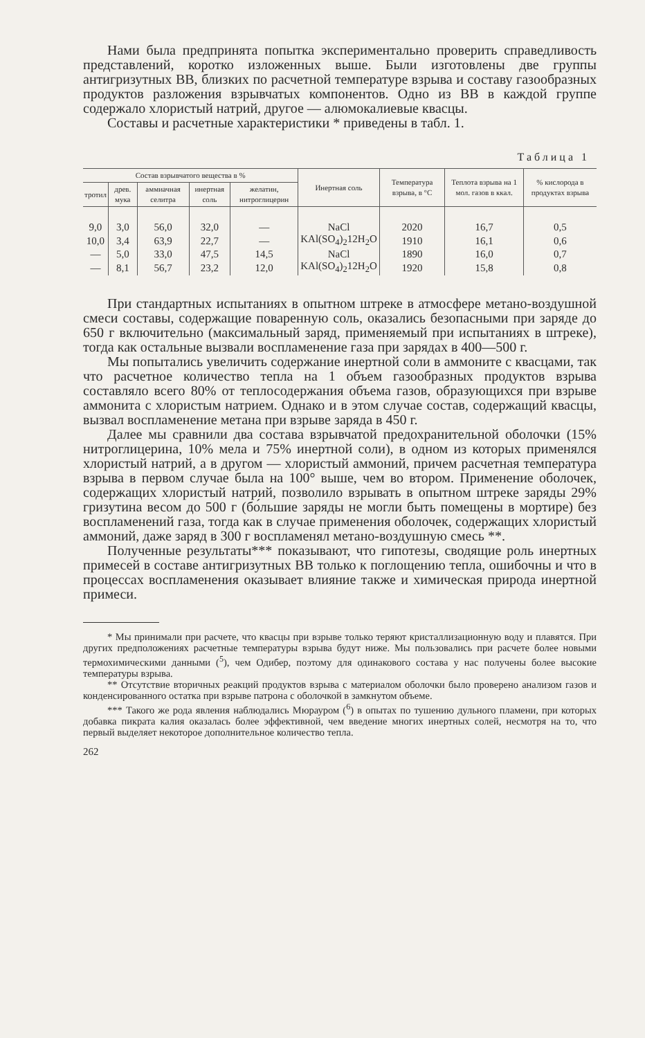Нами была предпринята попытка экспериментально проверить справедливость представлений, коротко изложенных выше. Были изготовлены две группы антигризутных ВВ, близких по расчетной температуре взрыва и составу газообразных продуктов разложения взрывчатых компонентов. Одно из ВВ в каждой группе содержало хлористый натрий, другое — алюмокалиевые квасцы.
Составы и расчетные характеристики * приведены в табл. 1.
Таблица 1
| Состав взрывчатого вещества в % | | | | | Инертная соль | Температура взрыва, в °С | Теплота взрыва на 1 мол. газов в ккал. | % кислорода в продуктах взрыва |
| --- | --- | --- | --- | --- | --- | --- | --- | --- |
| тротил | древ. мука | аммиачная селитра | инертная соль | желатин, нитроглицерин | | | | |
| 9,0 | 3,0 | 56,0 | 32,0 | — | NaCl | 2020 | 16,7 | 0,5 |
| 10,0 | 3,4 | 63,9 | 22,7 | — | KAl(SO<sub>4</sub>)<sub>2</sub>12H<sub>2</sub>O | 1910 | 16,1 | 0,6 |
| — | 5,0 | 33,0 | 47,5 | 14,5 | NaCl | 1890 | 16,0 | 0,7 |
| — | 8,1 | 56,7 | 23,2 | 12,0 | KAl(SO<sub>4</sub>)<sub>2</sub>12H<sub>2</sub>O | 1920 | 15,8 | 0,8 |
При стандартных испытаниях в опытном штреке в атмосфере метано-воздушной смеси составы, содержащие поваренную соль, оказались безопасными при заряде до 650 г включительно (максимальный заряд, применяемый при испытаниях в штреке), тогда как остальные вызвали воспламенение газа при зарядах в 400—500 г.
Мы попытались увеличить содержание инертной соли в аммоните с квасцами, так что расчетное количество тепла на 1 объем газообразных продуктов взрыва составляло всего 80% от теплосодержания объема газов, образующихся при взрыве аммонита с хлористым натрием. Однако и в этом случае состав, содержащий квасцы, вызвал воспламенение метана при взрыве заряда в 450 г.
Далее мы сравнили два состава взрывчатой предохранительной оболочки (15% нитроглицерина, 10% мела и 75% инертной соли), в одном из которых применялся хлористый натрий, а в другом — хлористый аммоний, причем расчетная температура взрыва в первом случае была на 100° выше, чем во втором. Применение оболочек, содержащих хлористый натрий, позволило взрывать в опытном штреке заряды 29% гризутина весом до 500 г (бо́льшие заряды не могли быть помещены в мортире) без воспламенений газа, тогда как в случае применения оболочек, содержащих хлористый аммоний, даже заряд в 300 г воспламенял метано-воздушную смесь **.
Полученные результаты*** показывают, что гипотезы, сводящие роль инертных примесей в составе антигризутных ВВ только к поглощению тепла, ошибочны и что в процессах воспламенения оказывает влияние также и химическая природа инертной примеси.
* Мы принимали при расчете, что квасцы при взрыве только теряют кристаллизационную воду и плавятся. При других предположениях расчетные температуры взрыва будут ниже. Мы пользовались при расчете более новыми термохимическими данными (<sup>5</sup>), чем Одибер, поэтому для одинакового состава у нас получены более высокие температуры взрыва.
** Отсутствие вторичных реакций продуктов взрыва с материалом оболочки было проверено анализом газов и конденсированного остатка при взрыве патрона с оболочкой в замкнутом объеме.
*** Такого же рода явления наблюдались Мюрауром (<sup>6</sup>) в опытах по тушению дульного пламени, при которых добавка пикрата калия оказалась более эффективной, чем введение многих инертных солей, несмотря на то, что первый выделяет некоторое дополнительное количество тепла.
262